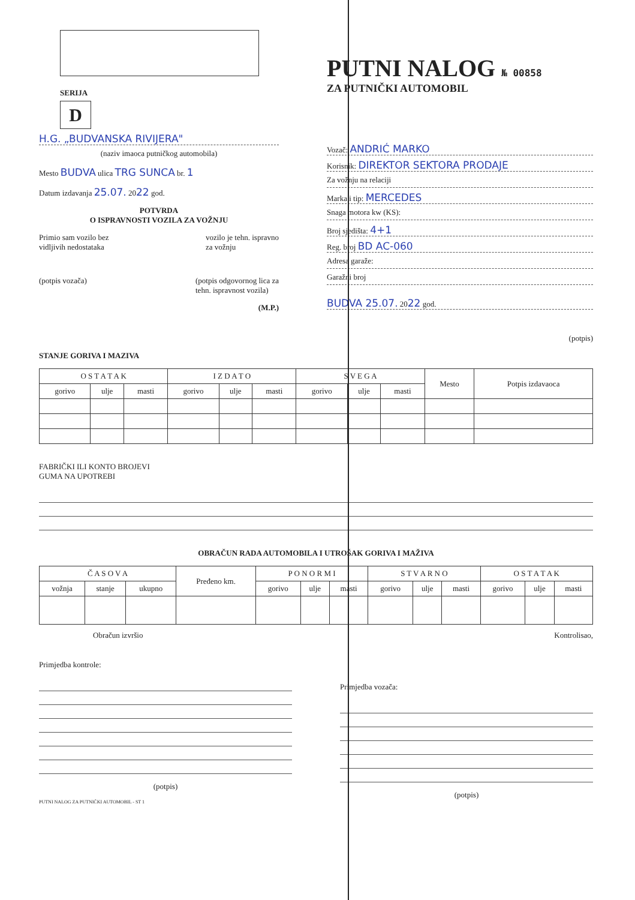SERIJA
D
H.G. „BUDVANSKA RIVIJERA"
(naziv imaoca putničkog automobila)
Mesto BUDVA ulica TRG SUNCA br. 1
Datum izdavanja 25.07. 2022 god.
POTVRDA
O ISPRAVNOSTI VOZILA ZA VOŽNJU
Primio sam vozilo bez
vidljivih nedostataka vozilo je tehn. ispravno
za vožnju
(potpis vozača) (potpis odgovornog lica za
tehn. ispravnost vozila)
(M.P.)
PUTNI NALOG № 00858
ZA PUTNIČKI AUTOMOBIL
Vozač: ANDRIĆ MARKO
Korisnik: DIREKTOR SEKTORA PRODAJE
Za vožnju na relaciji
Marka i tip: MERCEDES
Snaga motora kw (KS):
Broj sjedišta: 4+1
Reg. broj BD AC-060
Adresa garaže:
Garažni broj
BUDVA 25.07. 2022 god.
(potpis)
STANJE GORIVA I MAZIVA
| O S T A T A K | | | I Z D A T O | | | S V E G A | | | Mesto | Potpis izdavaoca |
| --- | --- | --- | --- | --- | --- | --- | --- | --- | --- | --- |
| gorivo | ulje | masti | gorivo | ulje | masti | gorivo | ulje | masti | | |
FABRIČKI ILI KONTO BROJEVI
GUMA NA UPOTREBI
OBRAČUN RADA AUTOMOBILA I UTROŠAK GORIVA I MAŽIVA
| Č A S O V A | | | Pređeno km. | P O N O R M I | | | S T V A R N O | | | O S T A T A K | | |
| --- | --- | --- | --- | --- | --- | --- | --- | --- | --- | --- | --- | --- |
| vožnja | stanje | ukupno | | gorivo | ulje | masti | gorivo | ulje | masti | gorivo | ulje | masti |
Obračun izvršio Kontrolisao,
Primjedba kontrole:
(potpis)
PUTNI NALOG ZA PUTNIČKI AUTOMOBIL - ST 1
Primjedba vozača:
(potpis)